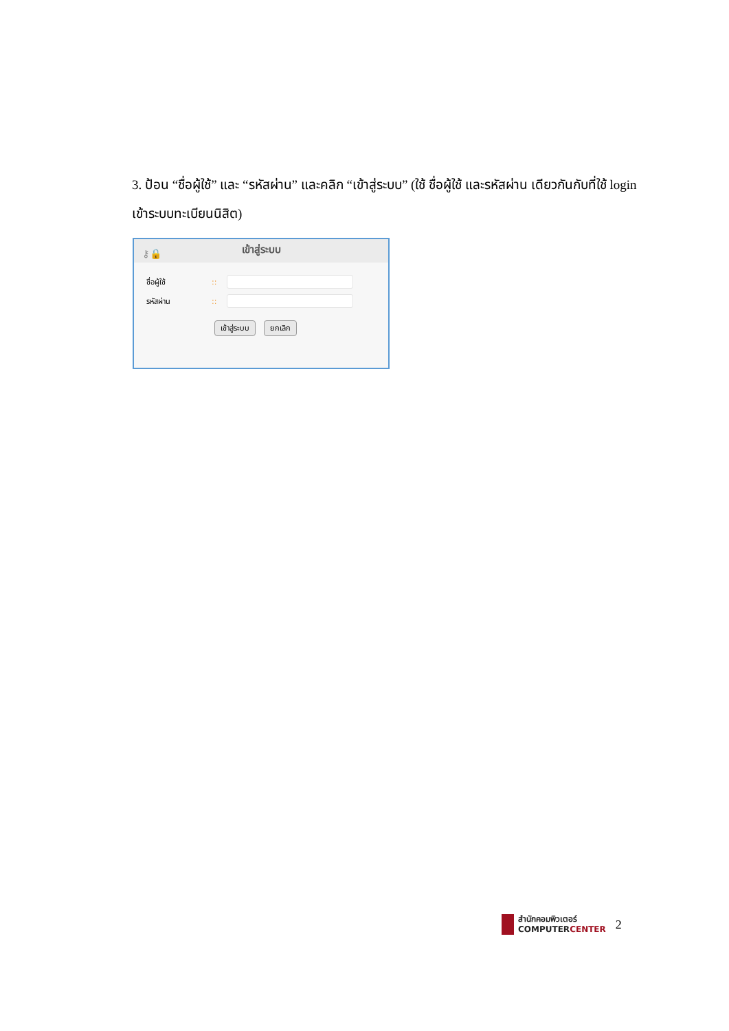3. ป้อน “ชื่อผู้ใช้” และ “รหัสผ่าน” และคลิก “เข้าสู่ระบบ” (ใช้ ชื่อผู้ใช้ และรหัสผ่าน เดียวกันกับที่ใช้ login เข้าระบบทะเบียนนิสิต)
⚷🔒 เข้าสู่ระบบ
ชื่อผู้ใช้::
รหัสผ่าน::
เข้าสู่ระบบ ยกเลิก
สำนักคอมพิวเตอร์
COMPUTERCENTER
2